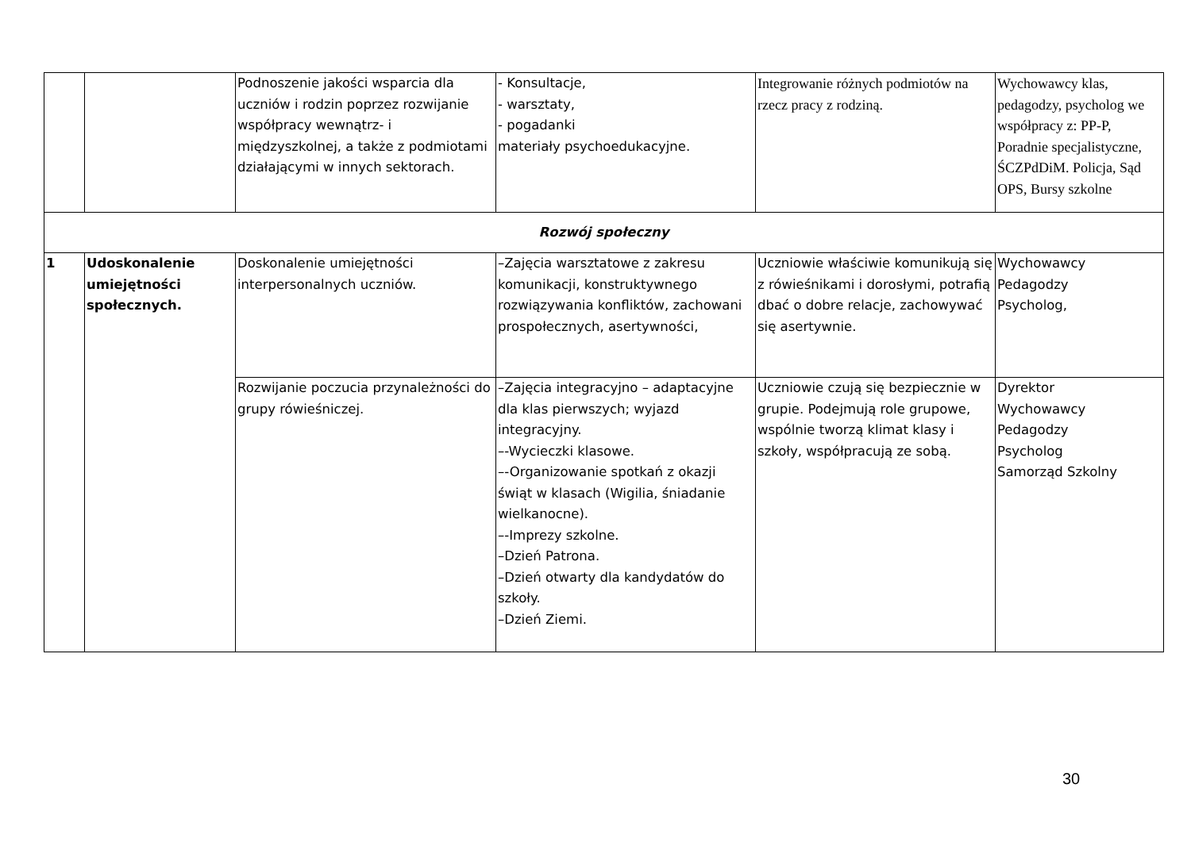| | | Podnoszenie jakości wsparcia dla uczniów i rodzin poprzez rozwijanie współpracy wewnątrz- i międzyszkolnej, a także z podmiotami działającymi w innych sektorach. | - Konsultacje, - warsztaty, - pogadanki materiały psychoedukacyjne. | Integrowanie różnych podmiotów na rzecz pracy z rodziną. | Wychowawcy klas, pedagodzy, psycholog we współpracy z: PP-P, Poradnie specjalistyczne, ŚCZPdDiM. Policja, Sąd OPS, Bursy szkolne |
| Rozwój społeczny | | | | | |
| 1 | Udoskonalenie umiejętności społecznych. | Doskonalenie umiejętności interpersonalnych uczniów. | –Zajęcia warsztatowe z zakresu komunikacji, konstruktywnego rozwiązywania konfliktów, zachowani prospołecznych, asertywności, | Uczniowie właściwie komunikują się z rówieśnikami i dorosłymi, potrafią dbać o dobre relacje, zachowywać się asertywnie. | Wychowawcy Pedagodzy Psycholog, |
| | | Rozwijanie poczucia przynależności do grupy rówieśniczej. | –Zajęcia integracyjno – adaptacyjne dla klas pierwszych; wyjazd integracyjny. –-Wycieczki klasowe. –-Organizowanie spotkań z okazji świąt w klasach (Wigilia, śniadanie wielkanocne). –-Imprezy szkolne. –Dzień Patrona. –Dzień otwarty dla kandydatów do szkoły. –Dzień Ziemi. | Uczniowie czują się bezpiecznie w grupie. Podejmują role grupowe, wspólnie tworzą klimat klasy i szkoły, współpracują ze sobą. | Dyrektor Wychowawcy Pedagodzy Psycholog Samorząd Szkolny |
30